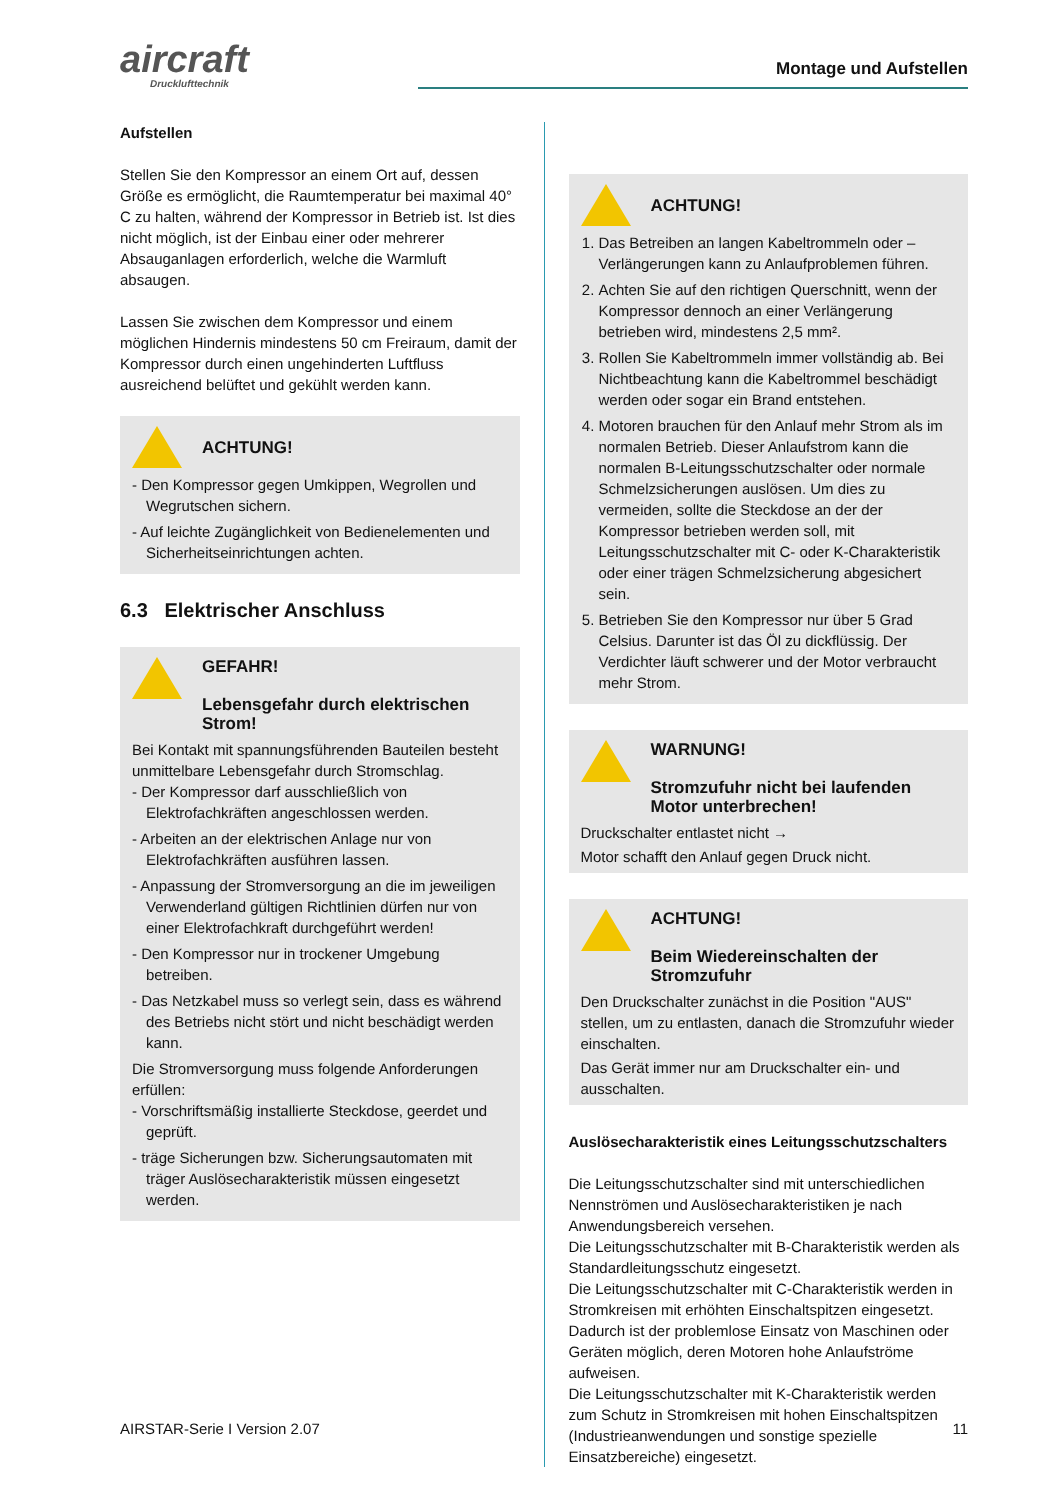aircraft
Drucklufttechnik
Montage und Aufstellen
Aufstellen
Stellen Sie den Kompressor an einem Ort auf, dessen Größe es ermöglicht, die Raumtemperatur bei maximal 40° C zu halten, während der Kompressor in Betrieb ist. Ist dies nicht möglich, ist der Einbau einer oder mehrerer Absauganlagen erforderlich, welche die Warmluft absaugen.
Lassen Sie zwischen dem Kompressor und einem möglichen Hindernis mindestens 50 cm Freiraum, damit der Kompressor durch einen ungehinderten Luftfluss ausreichend belüftet und gekühlt werden kann.
ACHTUNG!
- Den Kompressor gegen Umkippen, Wegrollen und Wegrutschen sichern.
- Auf leichte Zugänglichkeit von Bedienelementen und Sicherheitseinrichtungen achten.
6.3 Elektrischer Anschluss
GEFAHR!
Lebensgefahr durch elektrischen Strom!
Bei Kontakt mit spannungsführenden Bauteilen besteht unmittelbare Lebensgefahr durch Stromschlag.
- Der Kompressor darf ausschließlich von Elektrofachkräften angeschlossen werden.
- Arbeiten an der elektrischen Anlage nur von Elektrofachkräften ausführen lassen.
- Anpassung der Stromversorgung an die im jeweiligen Verwenderland gültigen Richtlinien dürfen nur von einer Elektrofachkraft durchgeführt werden!
- Den Kompressor nur in trockener Umgebung betreiben.
- Das Netzkabel muss so verlegt sein, dass es während des Betriebs nicht stört und nicht beschädigt werden kann.
Die Stromversorgung muss folgende Anforderungen erfüllen:
- Vorschriftsmäßig installierte Steckdose, geerdet und geprüft.
- träge Sicherungen bzw. Sicherungsautomaten mit träger Auslösecharakteristik müssen eingesetzt werden.
ACHTUNG!
1. Das Betreiben an langen Kabeltrommeln oder – Verlängerungen kann zu Anlaufproblemen führen.
2. Achten Sie auf den richtigen Querschnitt, wenn der Kompressor dennoch an einer Verlängerung betrieben wird, mindestens 2,5 mm².
3. Rollen Sie Kabeltrommeln immer vollständig ab. Bei Nichtbeachtung kann die Kabeltrommel beschädigt werden oder sogar ein Brand entstehen.
4. Motoren brauchen für den Anlauf mehr Strom als im normalen Betrieb. Dieser Anlaufstrom kann die normalen B-Leitungsschutzschalter oder normale Schmelzsicherungen auslösen. Um dies zu vermeiden, sollte die Steckdose an der der Kompressor betrieben werden soll, mit Leitungsschutzschalter mit C- oder K-Charakteristik oder einer trägen Schmelzsicherung abgesichert sein.
5. Betrieben Sie den Kompressor nur über 5 Grad Celsius. Darunter ist das Öl zu dickflüssig. Der Verdichter läuft schwerer und der Motor verbraucht mehr Strom.
WARNUNG!
Stromzufuhr nicht bei laufenden Motor unterbrechen!
Druckschalter entlastet nicht →
Motor schafft den Anlauf gegen Druck nicht.
ACHTUNG!
Beim Wiedereinschalten der Stromzufuhr
Den Druckschalter zunächst in die Position "AUS" stellen, um zu entlasten, danach die Stromzufuhr wieder einschalten.
Das Gerät immer nur am Druckschalter ein- und ausschalten.
Auslösecharakteristik eines Leitungsschutzschalters
Die Leitungsschutzschalter sind mit unterschiedlichen Nennströmen und Auslösecharakteristiken je nach Anwendungsbereich versehen.
Die Leitungsschutzschalter mit B-Charakteristik werden als Standardleitungsschutz eingesetzt.
Die Leitungsschutzschalter mit C-Charakteristik werden in Stromkreisen mit erhöhten Einschaltspitzen eingesetzt. Dadurch ist der problemlose Einsatz von Maschinen oder Geräten möglich, deren Motoren hohe Anlaufströme aufweisen.
Die Leitungsschutzschalter mit K-Charakteristik werden zum Schutz in Stromkreisen mit hohen Einschaltspitzen (Industrieanwendungen und sonstige spezielle Einsatzbereiche) eingesetzt.
AIRSTAR-Serie I Version 2.07 11